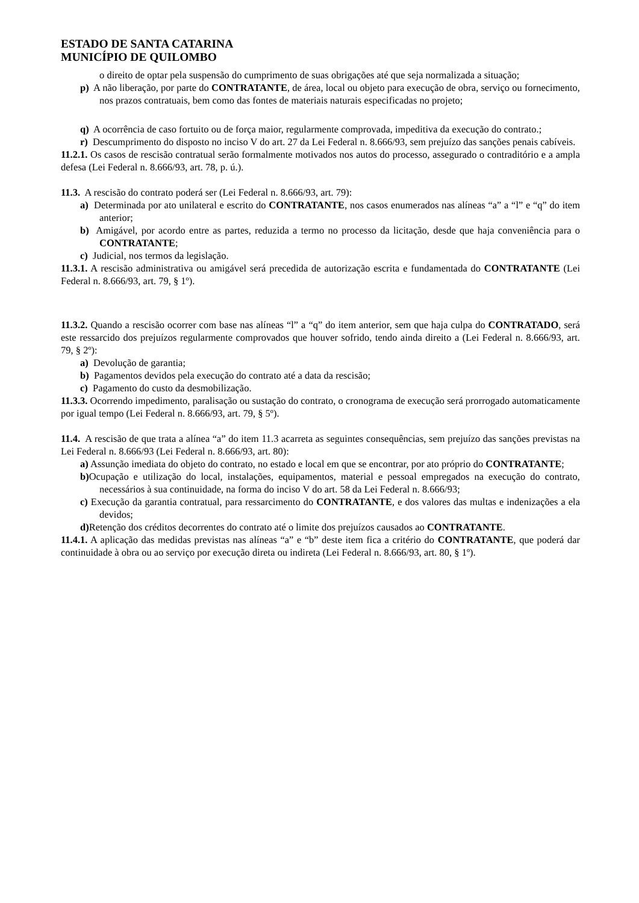ESTADO DE SANTA CATARINA
MUNICÍPIO DE QUILOMBO
o direito de optar pela suspensão do cumprimento de suas obrigações até que seja normalizada a situação;
p) A não liberação, por parte do CONTRATANTE, de área, local ou objeto para execução de obra, serviço ou fornecimento, nos prazos contratuais, bem como das fontes de materiais naturais especificadas no projeto;
q) A ocorrência de caso fortuito ou de força maior, regularmente comprovada, impeditiva da execução do contrato.;
r) Descumprimento do disposto no inciso V do art. 27 da Lei Federal n. 8.666/93, sem prejuízo das sanções penais cabíveis.
11.2.1. Os casos de rescisão contratual serão formalmente motivados nos autos do processo, assegurado o contraditório e a ampla defesa (Lei Federal n. 8.666/93, art. 78, p. ú.).
11.3. A rescisão do contrato poderá ser (Lei Federal n. 8.666/93, art. 79):
a) Determinada por ato unilateral e escrito do CONTRATANTE, nos casos enumerados nas alíneas “a” a “l” e “q” do item anterior;
b) Amigável, por acordo entre as partes, reduzida a termo no processo da licitação, desde que haja conveniência para o CONTRATANTE;
c) Judicial, nos termos da legislação.
11.3.1. A rescisão administrativa ou amigável será precedida de autorização escrita e fundamentada do CONTRATANTE (Lei Federal n. 8.666/93, art. 79, § 1º).
11.3.2. Quando a rescisão ocorrer com base nas alíneas “l” a “q” do item anterior, sem que haja culpa do CONTRATADO, será este ressarcido dos prejuízos regularmente comprovados que houver sofrido, tendo ainda direito a (Lei Federal n. 8.666/93, art. 79, § 2º):
a) Devolução de garantia;
b) Pagamentos devidos pela execução do contrato até a data da rescisão;
c) Pagamento do custo da desmobilização.
11.3.3. Ocorrendo impedimento, paralisação ou sustação do contrato, o cronograma de execução será prorrogado automaticamente por igual tempo (Lei Federal n. 8.666/93, art. 79, § 5º).
11.4. A rescisão de que trata a alínea “a” do item 11.3 acarreta as seguintes consequências, sem prejuízo das sanções previstas na Lei Federal n. 8.666/93 (Lei Federal n. 8.666/93, art. 80):
a) Assunção imediata do objeto do contrato, no estado e local em que se encontrar, por ato próprio do CONTRATANTE;
b) Ocupação e utilização do local, instalações, equipamentos, material e pessoal empregados na execução do contrato, necessários à sua continuidade, na forma do inciso V do art. 58 da Lei Federal n. 8.666/93;
c) Execução da garantia contratual, para ressarcimento do CONTRATANTE, e dos valores das multas e indenizações a ela devidos;
d) Retenção dos créditos decorrentes do contrato até o limite dos prejuízos causados ao CONTRATANTE.
11.4.1. A aplicação das medidas previstas nas alíneas “a” e “b” deste item fica a critério do CONTRATANTE, que poderá dar continuidade à obra ou ao serviço por execução direta ou indireta (Lei Federal n. 8.666/93, art. 80, § 1º).